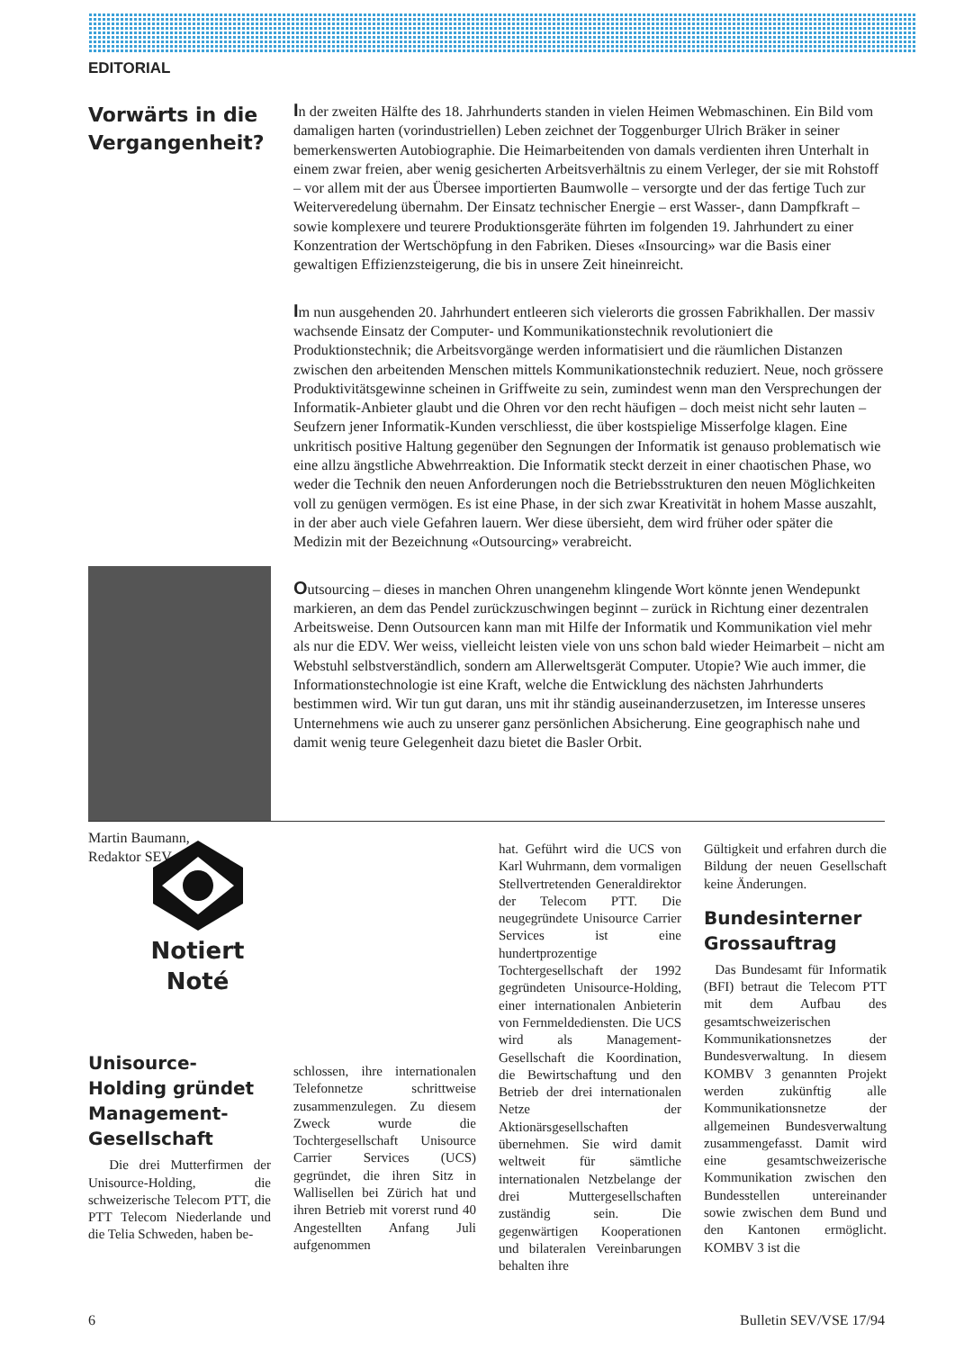EDITORIAL
Vorwärts in die Vergangenheit?
Martin Baumann,
Redaktor SEV
In der zweiten Hälfte des 18. Jahrhunderts standen in vielen Heimen Webmaschinen. Ein Bild vom damaligen harten (vorindustriellen) Leben zeichnet der Toggenburger Ulrich Bräker in seiner bemerkenswerten Autobiographie. Die Heimarbeitenden von damals verdienten ihren Unterhalt in einem zwar freien, aber wenig gesicherten Arbeitsverhältnis zu einem Verleger, der sie mit Rohstoff – vor allem mit der aus Übersee importierten Baumwolle – versorgte und der das fertige Tuch zur Weiterveredelung übernahm. Der Einsatz technischer Energie – erst Wasser-, dann Dampfkraft – sowie komplexere und teurere Produktionsgeräte führten im folgenden 19. Jahrhundert zu einer Konzentration der Wertschöpfung in den Fabriken. Dieses «Insourcing» war die Basis einer gewaltigen Effizienzsteigerung, die bis in unsere Zeit hineinreicht.
Im nun ausgehenden 20. Jahrhundert entleeren sich vielerorts die grossen Fabrikhallen. Der massiv wachsende Einsatz der Computer- und Kommunikationstechnik revolutioniert die Produktionstechnik; die Arbeitsvorgänge werden informatisiert und die räumlichen Distanzen zwischen den arbeitenden Menschen mittels Kommunikationstechnik reduziert. Neue, noch grössere Produktivitätsgewinne scheinen in Griffweite zu sein, zumindest wenn man den Versprechungen der Informatik-Anbieter glaubt und die Ohren vor den recht häufigen – doch meist nicht sehr lauten – Seufzern jener Informatik-Kunden verschliesst, die über kostspielige Misserfolge klagen. Eine unkritisch positive Haltung gegenüber den Segnungen der Informatik ist genauso problematisch wie eine allzu ängstliche Abwehrreaktion. Die Informatik steckt derzeit in einer chaotischen Phase, wo weder die Technik den neuen Anforderungen noch die Betriebsstrukturen den neuen Möglichkeiten voll zu genügen vermögen. Es ist eine Phase, in der sich zwar Kreativität in hohem Masse auszahlt, in der aber auch viele Gefahren lauern. Wer diese übersieht, dem wird früher oder später die Medizin mit der Bezeichnung «Outsourcing» verabreicht.
Outsourcing – dieses in manchen Ohren unangenehm klingende Wort könnte jenen Wendepunkt markieren, an dem das Pendel zurückzuschwingen beginnt – zurück in Richtung einer dezentralen Arbeitsweise. Denn Outsourcen kann man mit Hilfe der Informatik und Kommunikation viel mehr als nur die EDV. Wer weiss, vielleicht leisten viele von uns schon bald wieder Heimarbeit – nicht am Webstuhl selbstverständlich, sondern am Allerweltsgerät Computer. Utopie? Wie auch immer, die Informationstechnologie ist eine Kraft, welche die Entwicklung des nächsten Jahrhunderts bestimmen wird. Wir tun gut daran, uns mit ihr ständig auseinanderzusetzen, im Interesse unseres Unternehmens wie auch zu unserer ganz persönlichen Absicherung. Eine geographisch nahe und damit wenig teure Gelegenheit dazu bietet die Basler Orbit.
Notiert
Noté
Unisource-Holding gründet Management-Gesellschaft
Die drei Mutterfirmen der Unisource-Holding, die schweizerische Telecom PTT, die PTT Telecom Niederlande und die Telia Schweden, haben be-
schlossen, ihre internationalen Telefonnetze schrittweise zusammenzulegen. Zu diesem Zweck wurde die Tochtergesellschaft Unisource Carrier Services (UCS) gegründet, die ihren Sitz in Wallisellen bei Zürich hat und ihren Betrieb mit vorerst rund 40 Angestellten Anfang Juli aufgenommen
hat. Geführt wird die UCS von Karl Wuhrmann, dem vormaligen Stellvertretenden Generaldirektor der Telecom PTT. Die neugegründete Unisource Carrier Services ist eine hundertprozentige Tochtergesellschaft der 1992 gegründeten Unisource-Holding, einer internationalen Anbieterin von Fernmeldediensten. Die UCS wird als Management-Gesellschaft die Koordination, die Bewirtschaftung und den Betrieb der drei internationalen Netze der Aktionärsgesellschaften übernehmen. Sie wird damit weltweit für sämtliche internationalen Netzbelange der drei Muttergesellschaften zuständig sein. Die gegenwärtigen Kooperationen und bilateralen Vereinbarungen behalten ihre
Gültigkeit und erfahren durch die Bildung der neuen Gesellschaft keine Änderungen.
Bundesinterner Grossauftrag
Das Bundesamt für Informatik (BFI) betraut die Telecom PTT mit dem Aufbau des gesamtschweizerischen Kommunikationsnetzes der Bundesverwaltung. In diesem KOMBV 3 genannten Projekt werden zukünftig alle Kommunikationsnetze der allgemeinen Bundesverwaltung zusammengefasst. Damit wird eine gesamtschweizerische Kommunikation zwischen den Bundesstellen untereinander sowie zwischen dem Bund und den Kantonen ermöglicht. KOMBV 3 ist die
6 Bulletin SEV/VSE 17/94